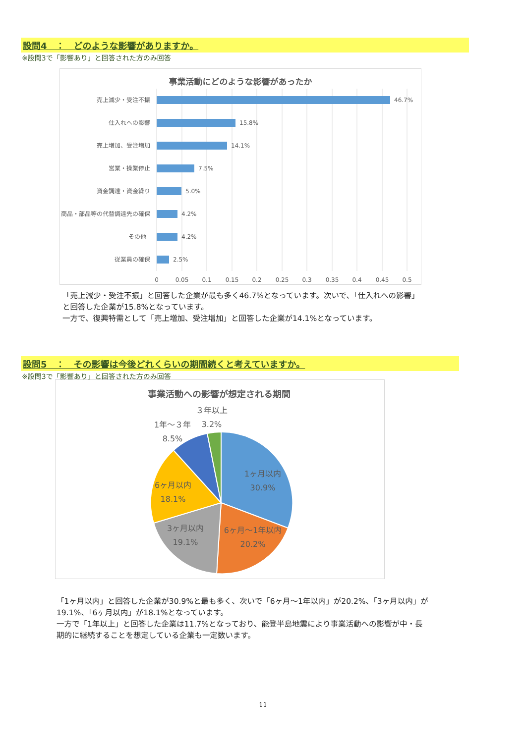設問4　：　どのような影響がありますか。
※設問3で「影響あり」と回答された方のみ回答
事業活動にどのような影響があったか
売上減少・受注不振
仕入れへの影響
売上増加、受注増加
営業・操業停止
資金調達・資金繰り
商品・部品等の代替調達先の確保
その他
従業員の確保
46.7%
15.8%
14.1%
7.5%
5.0%
4.2%
4.2%
2.5%
0
0.05
0.1
0.15
0.2
0.25
0.3
0.35
0.4
0.45
0.5
「売上減少・受注不振」と回答した企業が最も多く46.7%となっています。次いで、「仕入れへの影響」と回答した企業が15.8%となっています。
一方で、復興特需として「売上増加、受注増加」と回答した企業が14.1%となっています。
設問5　：　その影響は今後どれくらいの期間続くと考えていますか。
※設問3で「影響あり」と回答された方のみ回答
事業活動への影響が想定される期間
1ヶ月以内
30.9%
6ヶ月～1年以内
20.2%
3ヶ月以内
19.1%
6ヶ月以内
18.1%
1年～３年
8.5%
３年以上
3.2%
「1ヶ月以内」と回答した企業が30.9%と最も多く、次いで「6ヶ月～1年以内」が20.2%、「3ヶ月以内」が19.1%、「6ヶ月以内」が18.1%となっています。
一方で「1年以上」と回答した企業は11.7%となっており、能登半島地震により事業活動への影響が中・長期的に継続することを想定している企業も一定数います。
11